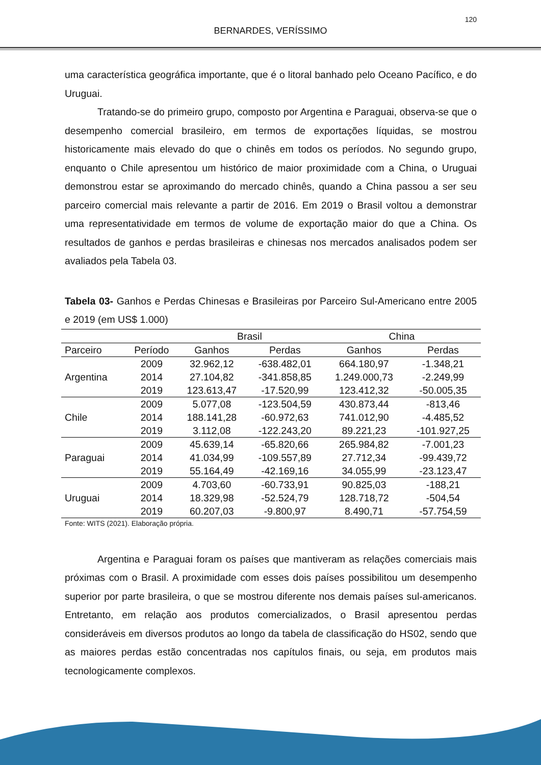120
BERNARDES, VERÍSSIMO
uma característica geográfica importante, que é o litoral banhado pelo Oceano Pacífico, e do Uruguai.
Tratando-se do primeiro grupo, composto por Argentina e Paraguai, observa-se que o desempenho comercial brasileiro, em termos de exportações líquidas, se mostrou historicamente mais elevado do que o chinês em todos os períodos. No segundo grupo, enquanto o Chile apresentou um histórico de maior proximidade com a China, o Uruguai demonstrou estar se aproximando do mercado chinês, quando a China passou a ser seu parceiro comercial mais relevante a partir de 2016. Em 2019 o Brasil voltou a demonstrar uma representatividade em termos de volume de exportação maior do que a China. Os resultados de ganhos e perdas brasileiras e chinesas nos mercados analisados podem ser avaliados pela Tabela 03.
Tabela 03- Ganhos e Perdas Chinesas e Brasileiras por Parceiro Sul-Americano entre 2005 e 2019 (em US$ 1.000)
| | | Brasil | | China | |
| --- | --- | --- | --- | --- | --- |
| Parceiro | Período | Ganhos | Perdas | Ganhos | Perdas |
| Argentina | 2009 | 32.962,12 | -638.482,01 | 664.180,97 | -1.348,21 |
| | 2014 | 27.104,82 | -341.858,85 | 1.249.000,73 | -2.249,99 |
| | 2019 | 123.613,47 | -17.520,99 | 123.412,32 | -50.005,35 |
| Chile | 2009 | 5.077,08 | -123.504,59 | 430.873,44 | -813,46 |
| | 2014 | 188.141,28 | -60.972,63 | 741.012,90 | -4.485,52 |
| | 2019 | 3.112,08 | -122.243,20 | 89.221,23 | -101.927,25 |
| Paraguai | 2009 | 45.639,14 | -65.820,66 | 265.984,82 | -7.001,23 |
| | 2014 | 41.034,99 | -109.557,89 | 27.712,34 | -99.439,72 |
| | 2019 | 55.164,49 | -42.169,16 | 34.055,99 | -23.123,47 |
| Uruguai | 2009 | 4.703,60 | -60.733,91 | 90.825,03 | -188,21 |
| | 2014 | 18.329,98 | -52.524,79 | 128.718,72 | -504,54 |
| | 2019 | 60.207,03 | -9.800,97 | 8.490,71 | -57.754,59 |
Fonte: WITS (2021). Elaboração própria.
Argentina e Paraguai foram os países que mantiveram as relações comerciais mais próximas com o Brasil. A proximidade com esses dois países possibilitou um desempenho superior por parte brasileira, o que se mostrou diferente nos demais países sul-americanos. Entretanto, em relação aos produtos comercializados, o Brasil apresentou perdas consideráveis em diversos produtos ao longo da tabela de classificação do HS02, sendo que as maiores perdas estão concentradas nos capítulos finais, ou seja, em produtos mais tecnologicamente complexos.